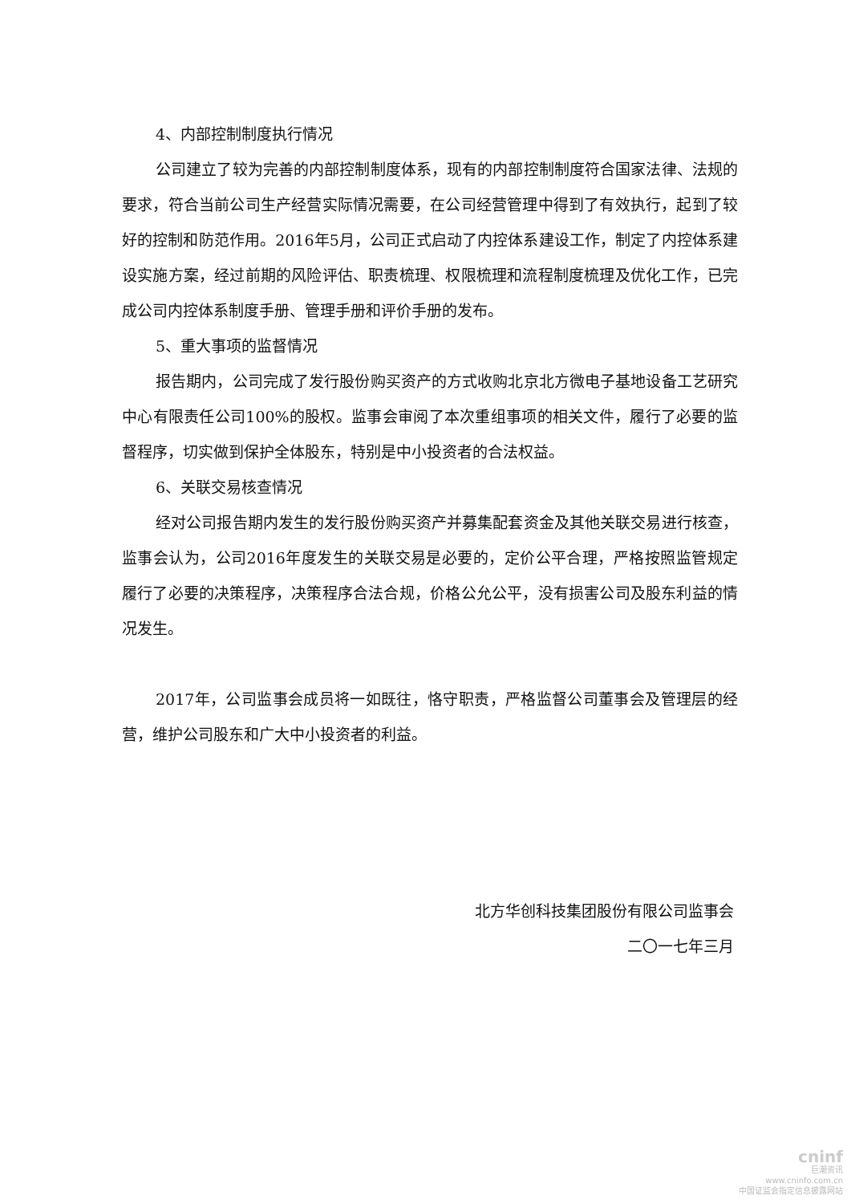4、内部控制制度执行情况
公司建立了较为完善的内部控制制度体系，现有的内部控制制度符合国家法律、法规的要求，符合当前公司生产经营实际情况需要，在公司经营管理中得到了有效执行，起到了较好的控制和防范作用。2016年5月，公司正式启动了内控体系建设工作，制定了内控体系建设实施方案，经过前期的风险评估、职责梳理、权限梳理和流程制度梳理及优化工作，已完成公司内控体系制度手册、管理手册和评价手册的发布。
5、重大事项的监督情况
报告期内，公司完成了发行股份购买资产的方式收购北京北方微电子基地设备工艺研究中心有限责任公司100%的股权。监事会审阅了本次重组事项的相关文件，履行了必要的监督程序，切实做到保护全体股东，特别是中小投资者的合法权益。
6、关联交易核查情况
经对公司报告期内发生的发行股份购买资产并募集配套资金及其他关联交易进行核查，监事会认为，公司2016年度发生的关联交易是必要的，定价公平合理，严格按照监管规定履行了必要的决策程序，决策程序合法合规，价格公允公平，没有损害公司及股东利益的情况发生。
2017年，公司监事会成员将一如既往，恪守职责，严格监督公司董事会及管理层的经营，维护公司股东和广大中小投资者的利益。
北方华创科技集团股份有限公司监事会
二〇一七年三月
cninf
巨潮资讯
www.cninfo.com.cn
中国证监会指定信息披露网站